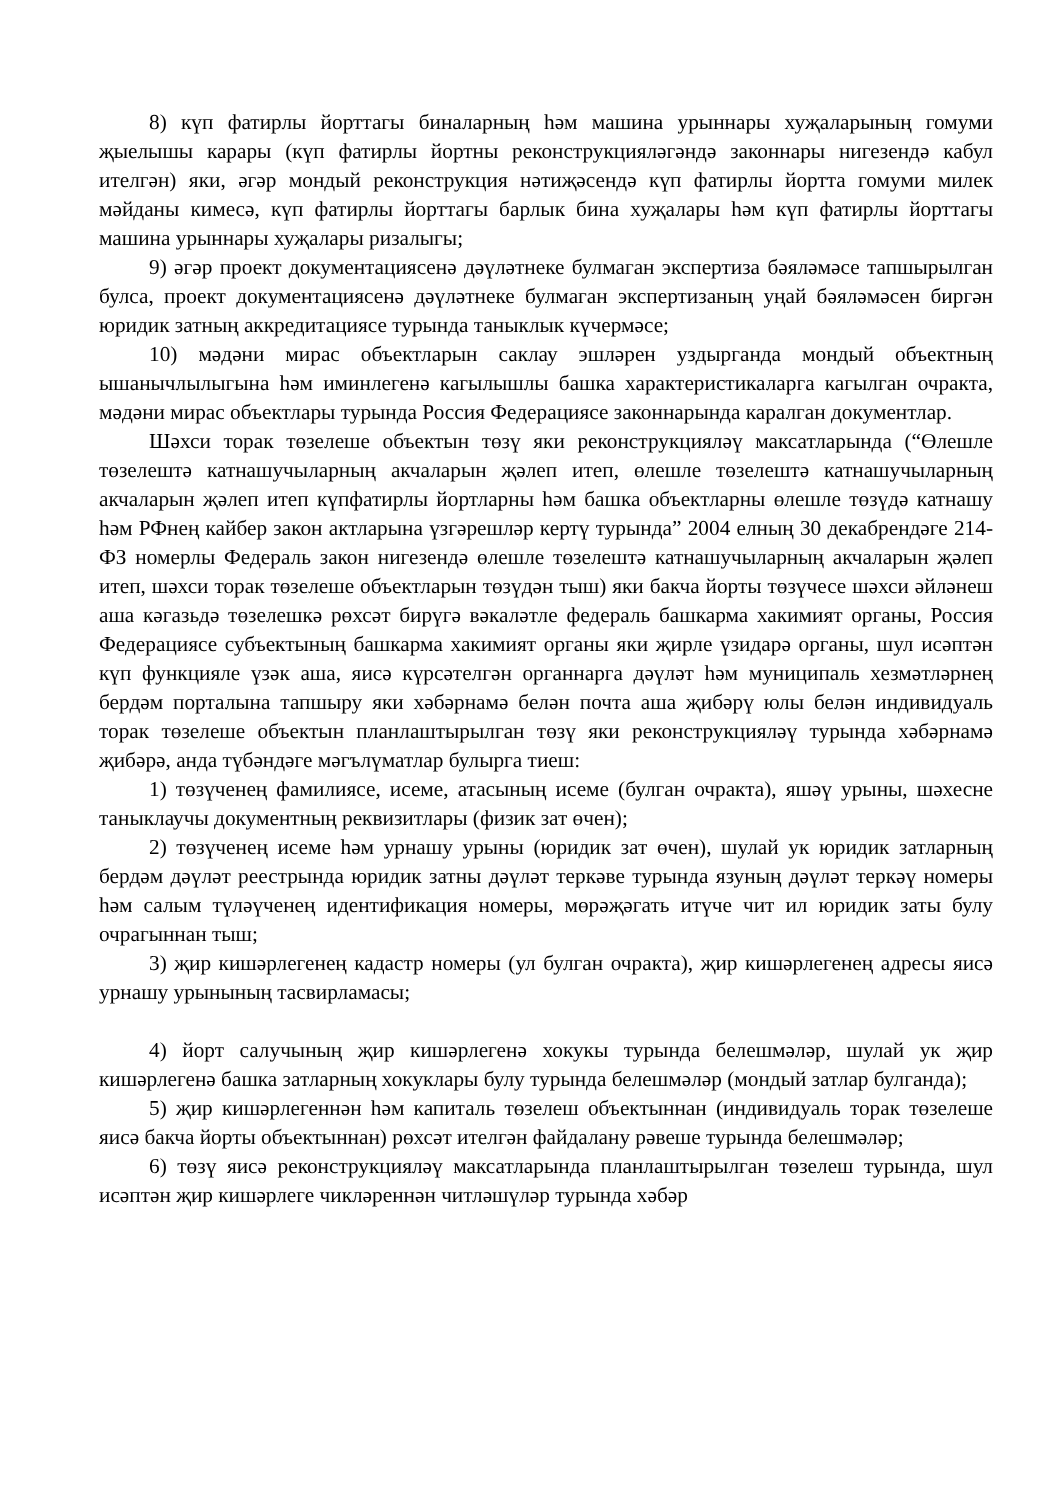8) күп фатирлы йорттагы биналарның һәм машина урыннары хуҗаларының гомуми җыелышы карары (күп фатирлы йортны реконструкцияләгәндә законнары нигезендә кабул ителгән) яки, әгәр мондый реконструкция нәтиҗәсендә күп фатирлы йортта гомуми милек мәйданы кимесә, күп фатирлы йорттагы барлык бина хуҗалары һәм күп фатирлы йорттагы машина урыннары хуҗалары ризалыгы;
9) әгәр проект документациясенә дәүләтнеке булмаган экспертиза бәяләмәсе тапшырылган булса, проект документациясенә дәүләтнеке булмаган экспертизаның уңай бәяләмәсен биргән юридик затның аккредитациясе турында таныклык күчермәсе;
10) мәдәни мирас объектларын саклау эшләрен уздырганда мондый объектның ышанычлылыгына һәм иминлегенә кагылышлы башка характеристикаларга кагылган очракта, мәдәни мирас объектлары турында Россия Федерациясе законнарында каралган документлар.
Шәхси торак төзелеше объектын төзү яки реконструкцияләү максатларында (“Өлешле төзелештә катнашучыларның акчаларын җәлеп итеп, өлешле төзелештә катнашучыларның акчаларын җәлеп итеп күпфатирлы йортларны һәм башка объектларны өлешле төзүдә катнашу һәм РФнең кайбер закон актларына үзгәрешләр кертү турында” 2004 елның 30 декабрендәге 214-ФЗ номерлы Федераль закон нигезендә өлешле төзелештә катнашучыларның акчаларын җәлеп итеп, шәхси торак төзелеше объектларын төзүдән тыш) яки бакча йорты төзүчесе шәхси әйләнеш аша кәгазьдә төзелешкә рөхсәт бирүгә вәкаләтле федераль башкарма хакимият органы, Россия Федерациясе субъектының башкарма хакимият органы яки җирле үзидарә органы, шул исәптән күп функцияле үзәк аша, яисә күрсәтелгән органнарга дәүләт һәм муниципаль хезмәтләрнең бердәм порталына тапшыру яки хәбәрнамә белән почта аша җибәрү юлы белән индивидуаль торак төзелеше объектын планлаштырылган төзү яки реконструкцияләү турында хәбәрнамә җибәрә, анда түбәндәге мәгълүматлар булырга тиеш:
1) төзүченең фамилиясе, исеме, атасының исеме (булган очракта), яшәү урыны, шәхесне таныклаучы документның реквизитлары (физик зат өчен);
2) төзүченең исеме һәм урнашу урыны (юридик зат өчен), шулай ук юридик затларның бердәм дәүләт реестрында юридик затны дәүләт теркәве турында язуның дәүләт теркәү номеры һәм салым түләүченең идентификация номеры, мөрәҗәгать итүче чит ил юридик заты булу очрагыннан тыш;
3) җир кишәрлегенең кадастр номеры (ул булган очракта), җир кишәрлегенең адресы яисә урнашу урынының тасвирламасы;
4) йорт салучының җир кишәрлегенә хокукы турында белешмәләр, шулай ук җир кишәрлегенә башка затларның хокуклары булу турында белешмәләр (мондый затлар булганда);
5) җир кишәрлегеннән һәм капиталь төзелеш объектыннан (индивидуаль торак төзелеше яисә бакча йорты объектыннан) рөхсәт ителгән файдалану рәвеше турында белешмәләр;
6) төзү яисә реконструкцияләү максатларында планлаштырылган төзелеш турында, шул исәптән җир кишәрлеге чикләреннән читләшүләр турында хәбәр